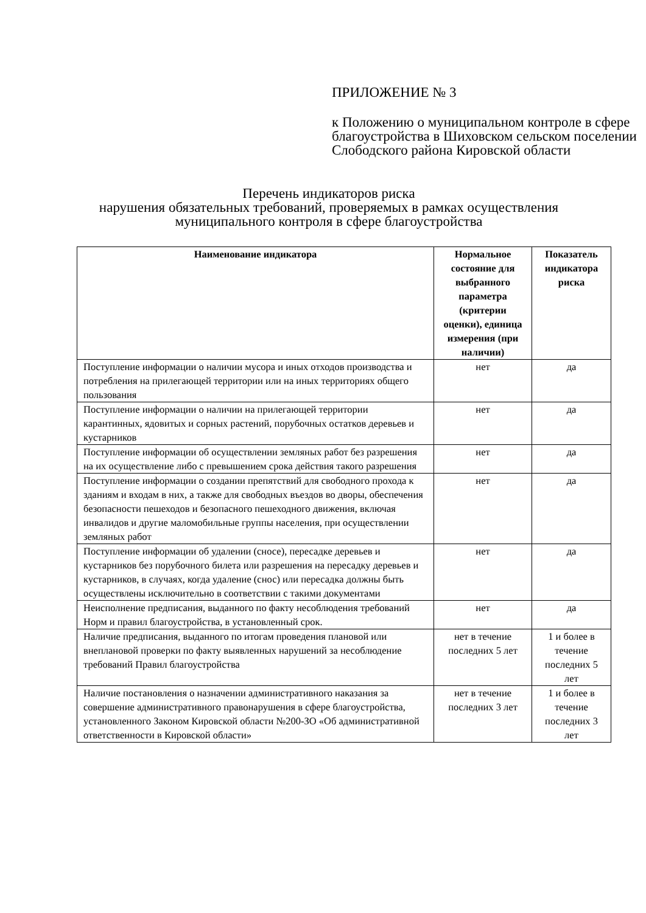ПРИЛОЖЕНИЕ № 3
к Положению о муниципальном контроле в сфере благоустройства в Шиховском сельском поселении Слободского района Кировской области
Перечень индикаторов риска
нарушения обязательных требований, проверяемых в рамках осуществления муниципального контроля в сфере благоустройства
| Наименование индикатора | Нормальное состояние для выбранного параметра (критерии оценки), единица измерения (при наличии) | Показатель индикатора риска |
| --- | --- | --- |
| Поступление информации о наличии мусора и иных отходов производства и потребления на прилегающей территории или на иных территориях общего пользования | нет | да |
| Поступление информации о наличии на прилегающей территории карантинных, ядовитых и сорных растений, порубочных остатков деревьев и кустарников | нет | да |
| Поступление информации об осуществлении земляных работ без разрешения на их осуществление либо с превышением срока действия такого разрешения | нет | да |
| Поступление информации о создании препятствий для свободного прохода к зданиям и входам в них, а также для свободных въездов во дворы, обеспечения безопасности пешеходов и безопасного пешеходного движения, включая инвалидов и другие маломобильные группы населения, при осуществлении земляных работ | нет | да |
| Поступление информации об удалении (сносе), пересадке деревьев и кустарников без порубочного билета или разрешения на пересадку деревьев и кустарников, в случаях, когда удаление (снос) или пересадка должны быть осуществлены исключительно в соответствии с такими документами | нет | да |
| Неисполнение предписания, выданного по факту несоблюдения требований Норм и правил благоустройства, в установленный срок. | нет | да |
| Наличие предписания, выданного по итогам проведения плановой или внеплановой проверки по факту выявленных нарушений за несоблюдение требований Правил благоустройства | нет в течение последних 5 лет | 1 и более в течение последних 5 лет |
| Наличие постановления о назначении административного наказания за совершение административного правонарушения в сфере благоустройства, установленного Законом Кировской области №200-ЗО «Об административной ответственности в Кировской области» | нет в течение последних 3 лет | 1 и более в течение последних 3 лет |